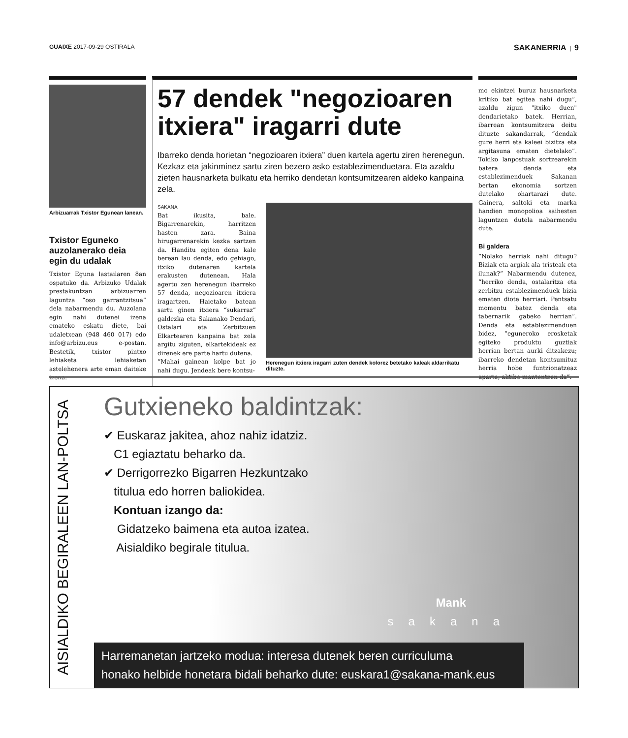GUAIXE 2017-09-29 OSTIRALA SAKANERRIA | 9
Arbizuarrak Txistor Egunean lanean.
Txistor Eguneko auzolanerako deia egin du udalak
Txistor Eguna lastailaren 8an ospatuko da. Arbizuko Udalak prestakuntzan arbizuarren laguntza “oso garrantzitsua” dela nabarmendu du. Auzolana egin nahi dutenei izena emateko eskatu diete, bai udaletxean (948 460 017) edo info@arbizu.eus e-postan. Bestetik, txistor pintxo lehiaketa lehiaketan astelehenera arte eman daiteke izena.
57 dendek "negozioaren itxiera" iragarri dute
Ibarreko denda horietan “negozioaren itxiera” duen kartela agertu ziren herenegun. Kezkaz eta jakinminez sartu ziren bezero asko establezimenduetara. Eta azaldu zieten hausnarketa bulkatu eta herriko dendetan kontsumitzearen aldeko kanpaina zela.
SAKANA
Bat ikusita, bale. Bigarrenarekin, harritzen hasten zara. Baina hirugarrenarekin kezka sartzen da. Handitu egiten dena kale berean lau denda, edo gehiago, itxiko dutenaren kartela erakusten dutenean. Hala agertu zen herenegun ibarreko 57 denda, negozioaren itxiera iragartzen. Haietako batean sartu ginen itxiera “sukarraz” galdezka eta Sakanako Dendari, Ostalari eta Zerbitzuen Elkartearen kanpaina bat zela argitu ziguten, elkartekideak ez direnek ere parte hartu dutena.
“Mahai gainean kolpe bat jo nahi dugu. Jendeak bere kontsu-
Herenegun itxiera iragarri zuten dendek kolorez betetako kaleak aldarrikatu dituzte.
mo ekintzei buruz hausnarketa kritiko bat egitea nahi dugu”, azaldu zigun "itxiko duen" dendarietako batek. Herrian, ibarrean kontsumitzera deitu dituzte sakandarrak, “dendak gure herri eta kaleei bizitza eta argitasuna ematen dietelako”. Tokiko lanpostuak sortzearekin batera denda eta establezimenduek Sakanan bertan ekonomia sortzen dutelako ohartarazi dute. Gainera, saltoki eta marka handien monopolioa saihesten laguntzen dutela nabarmendu dute.
Bi galdera
“Nolako herriak nahi ditugu? Biziak eta argiak ala tristeak eta ilunak?” Nabarmendu dutenez, “herriko denda, ostalaritza eta zerbitzu establezimenduek bizia ematen diote herriari. Pentsatu momentu batez denda eta tabernarik gabeko herrian”. Denda eta establezimenduen bidez, “eguneroko erosketak egiteko produktu guztiak herrian bertan aurki ditzakezu; ibarreko dendetan kontsumituz herria hobe funtzionatzeaz aparte, aktibo mantentzen da”.
AISIALDIKO BEGIRALEEN LAN-POLTSA
Gutxieneko baldintzak:
✔ Euskaraz jakitea, ahoz nahiz idatziz.
C1 egiaztatu beharko da.
✔ Derrigorrezko Bigarren Hezkuntzako
titulua edo horren baliokidea.
Kontuan izango da:
Gidatzeko baimena eta autoa izatea.
Aisialdiko begirale titulua.
Mank
sakana
Harremanetan jartzeko modua: interesa dutenek beren curriculuma
honako helbide honetara bidali beharko dute: euskara1@sakana-mank.eus